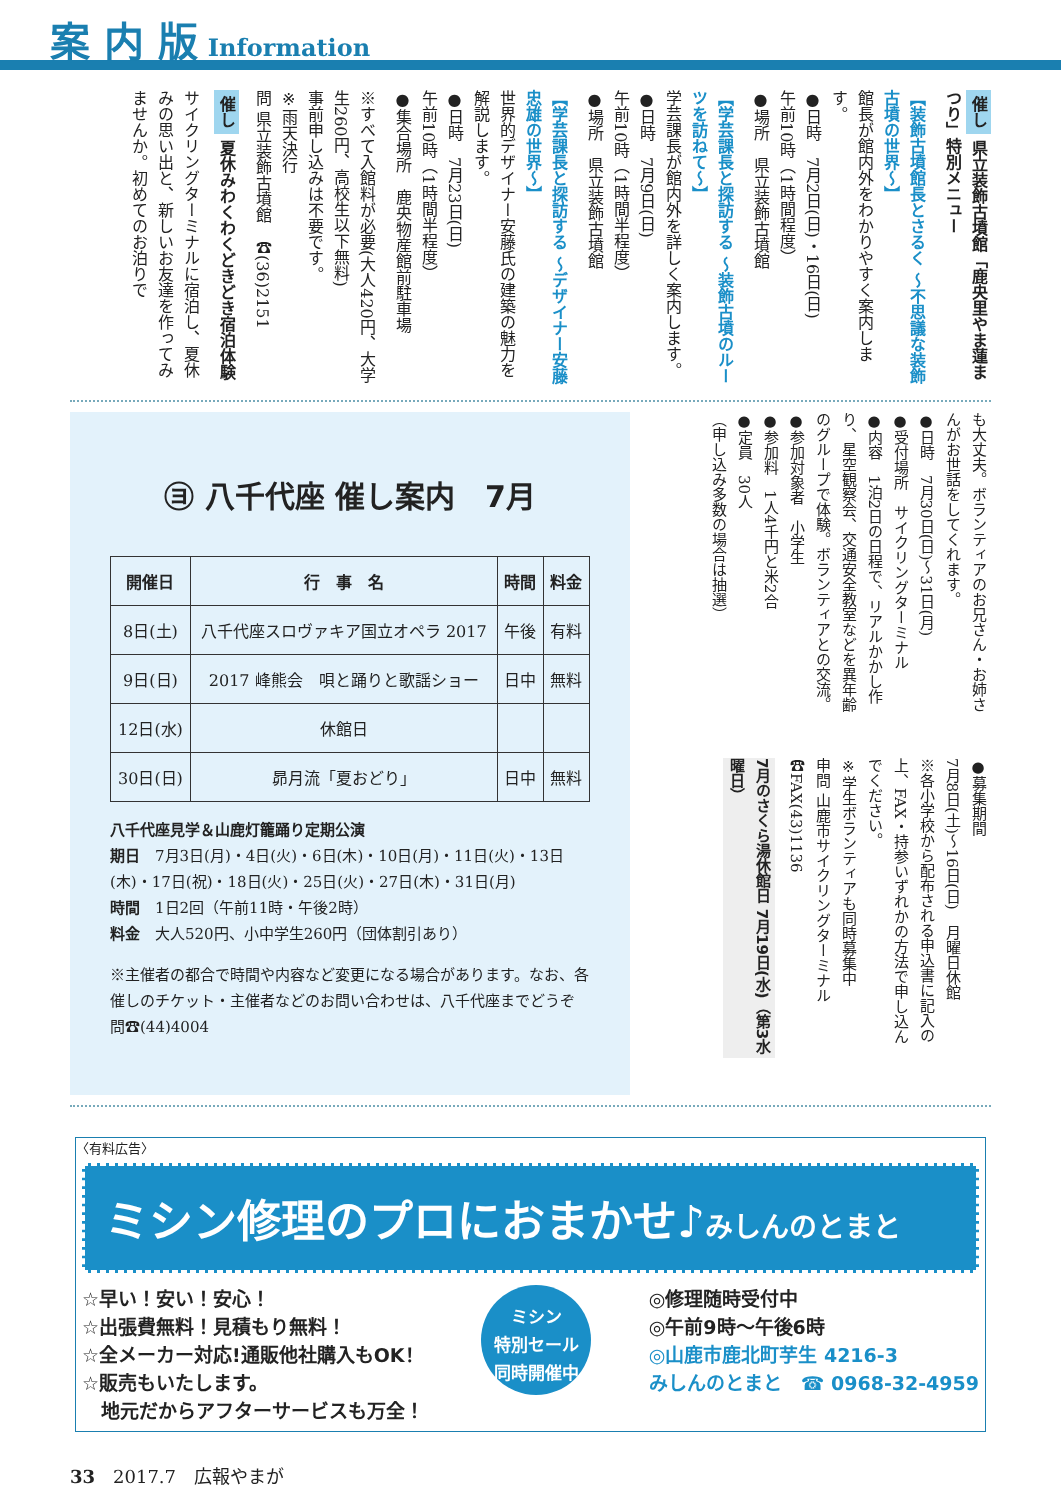案 内 版 Information
催し 県立装飾古墳館「鹿央里やま蓮まつり」特別メニュー
【装飾古墳館長とさるく ～不思議な装飾古墳の世界～】
館長が館内外をわかりやすく案内します。
●日時　7月2日(日)・16日(日)
午前10時（1時間程度）
●場所　県立装飾古墳館
【学芸課長と探訪する ～装飾古墳のルーツを訪ねて～】
学芸課長が館内外を詳しく案内します。
●日時　7月9日(日)
午前10時（1時間半程度）
●場所　県立装飾古墳館
【学芸課長と探訪する ～デザイナー安藤忠雄の世界～】
世界的デザイナー安藤氏の建築の魅力を解説します。
●日時　7月23日(日)
午前10時（1時間半程度）
●集合場所　鹿央物産館前駐車場
※すべて入館料が必要(大人420円、大学生260円、高校生以下無料)
事前申し込みは不要です。
※雨天決行
問 県立装飾古墳館　☎(36)2151
催し 夏休みわくわくどきどき宿泊体験
サイクリングターミナルに宿泊し、夏休みの思い出と、新しいお友達を作ってみませんか。初めてのお泊りで
㋵ 八千代座 催し案内　7月
| 開催日 | 行 事 名 | 時間 | 料金 |
| --- | --- | --- | --- |
| 8日(土) | 八千代座スロヴァキア国立オペラ 2017 | 午後 | 有料 |
| 9日(日) | 2017 峰熊会 唄と踊りと歌謡ショー | 日中 | 無料 |
| 12日(水) | 休館日 | | |
| 30日(日) | 昴月流「夏おどり」 | 日中 | 無料 |
八千代座見学＆山鹿灯籠踊り定期公演
期日　7月3日(月)・4日(火)・6日(木)・10日(月)・11日(火)・13日(木)・17日(祝)・18日(火)・25日(火)・27日(木)・31日(月)
時間　1日2回（午前11時・午後2時）
料金　大人520円、小中学生260円（団体割引あり）
※主催者の都合で時間や内容など変更になる場合があります。なお、各催しのチケット・主催者などのお問い合わせは、八千代座までどうぞ　問☎(44)4004
も大丈夫。ボランティアのお兄さん・お姉さんがお世話をしてくれます。
●日時　7月30日(日)～31日(月)
●受付場所　サイクリングターミナル
●内容　1泊2日の日程で、リアルかかし作り、星空観察会、交通安全教室などを異年齢のグループで体験。ボランティアとの交流。
●参加対象者　小学生
●参加料　1人4千円と米2合
●定員　30人
（申し込み多数の場合は抽選）
●募集期間
7月8日(土)～16日(日)　月曜日休館
※各小学校から配布される申込書に記入の上、FAX・持参いずれかの方法で申し込んでください。
※学生ボランティアも同時募集中
申問 山鹿市サイクリングターミナル　☎FAX(43)1136
7月のさくら湯休館日 7月19日(水)（第3水曜日）
〈有料広告〉
ミシン修理のプロにおまかせ♪みしんのとまと
☆早い！安い！安心！
☆出張費無料！見積もり無料！
☆全メーカー対応!通販他社購入もOK！
☆販売もいたします。
　地元だからアフターサービスも万全！
ミシン
特別セール
同時開催中
◎修理随時受付中
◎午前9時～午後6時
◎山鹿市鹿北町芋生 4216-3
みしんのとまと　☎ 0968-32-4959
33　2017.7　広報やまが